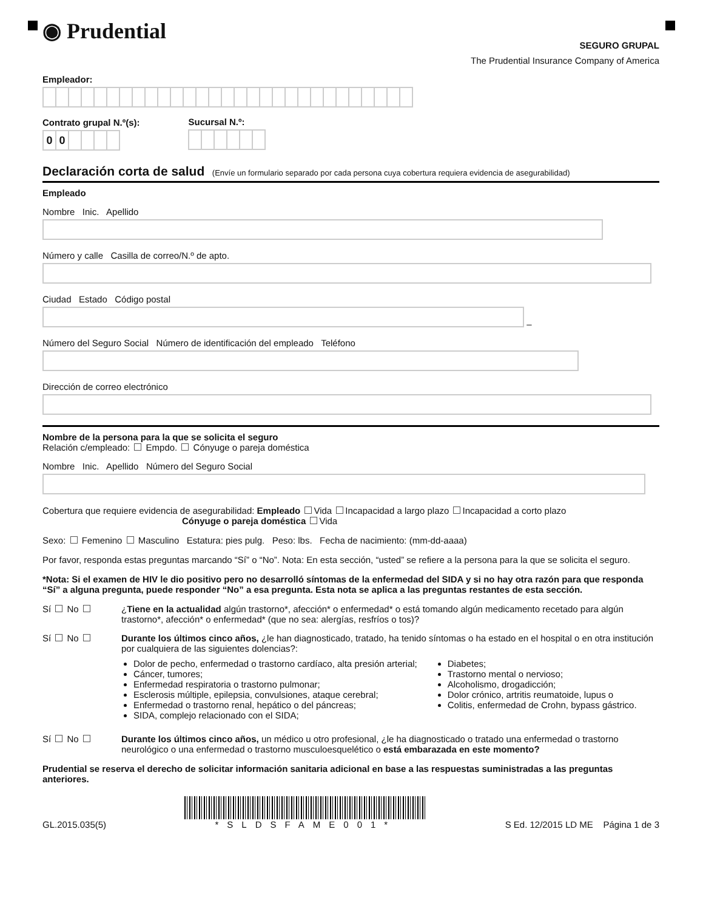◉ Prudential
SEGURO GRUPAL
The Prudential Insurance Company of America
Empleador:
Contrato grupal N.º(s):
00
Sucursal N.º:
Declaración corta de salud (Envíe un formulario separado por cada persona cuya cobertura requiera evidencia de asegurabilidad)
Empleado
Nombre Inic. Apellido
Número y calle Casilla de correo/N.º de apto.
Ciudad Estado Código postal
–
Número del Seguro Social Número de identificación del empleado Teléfono
Dirección de correo electrónico
Nombre de la persona para la que se solicita el seguro
Relación c/empleado: Empdo. Cónyuge o pareja doméstica
Nombre Inic. Apellido Número del Seguro Social
Cobertura que requiere evidencia de asegurabilidad: Empleado Vida Incapacidad a largo plazo Incapacidad a corto plazo
Cónyuge o pareja doméstica Vida
Sexo: Femenino Masculino Estatura: pies pulg. Peso: lbs. Fecha de nacimiento: (mm-dd-aaaa)
Por favor, responda estas preguntas marcando “Sí” o “No”. Nota: En esta sección, “usted” se refiere a la persona para la que se solicita el seguro.
*Nota: Si el examen de HIV le dio positivo pero no desarrolló síntomas de la enfermedad del SIDA y si no hay otra razón para que responda “Sí” a alguna pregunta, puede responder “No” a esa pregunta. Esta nota se aplica a las preguntas restantes de esta sección.
Sí No ¿Tiene en la actualidad algún trastorno*, afección* o enfermedad* o está tomando algún medicamento recetado para algún trastorno*, afección* o enfermedad* (que no sea: alergías, resfríos o tos)?
Sí No Durante los últimos cinco años, ¿le han diagnosticado, tratado, ha tenido síntomas o ha estado en el hospital o en otra institución por cualquiera de las siguientes dolencias?:
Dolor de pecho, enfermedad o trastorno cardíaco, alta presión arterial;
Cáncer, tumores;
Enfermedad respiratoria o trastorno pulmonar;
Esclerosis múltiple, epilepsia, convulsiones, ataque cerebral;
Enfermedad o trastorno renal, hepático o del páncreas;
SIDA, complejo relacionado con el SIDA;
Diabetes;
Trastorno mental o nervioso;
Alcoholismo, drogadicción;
Dolor crónico, artritis reumatoide, lupus o
Colitis, enfermedad de Crohn, bypass gástrico.
Sí No Durante los últimos cinco años, un médico u otro profesional, ¿le ha diagnosticado o tratado una enfermedad o trastorno neurológico o una enfermedad o trastorno musculoesquelético o está embarazada en este momento?
Prudential se reserva el derecho de solicitar información sanitaria adicional en base a las respuestas suministradas a las preguntas anteriores.
GL.2015.035(5)
*SLDSFAME001*
S Ed. 12/2015 LD ME Página 1 de 3